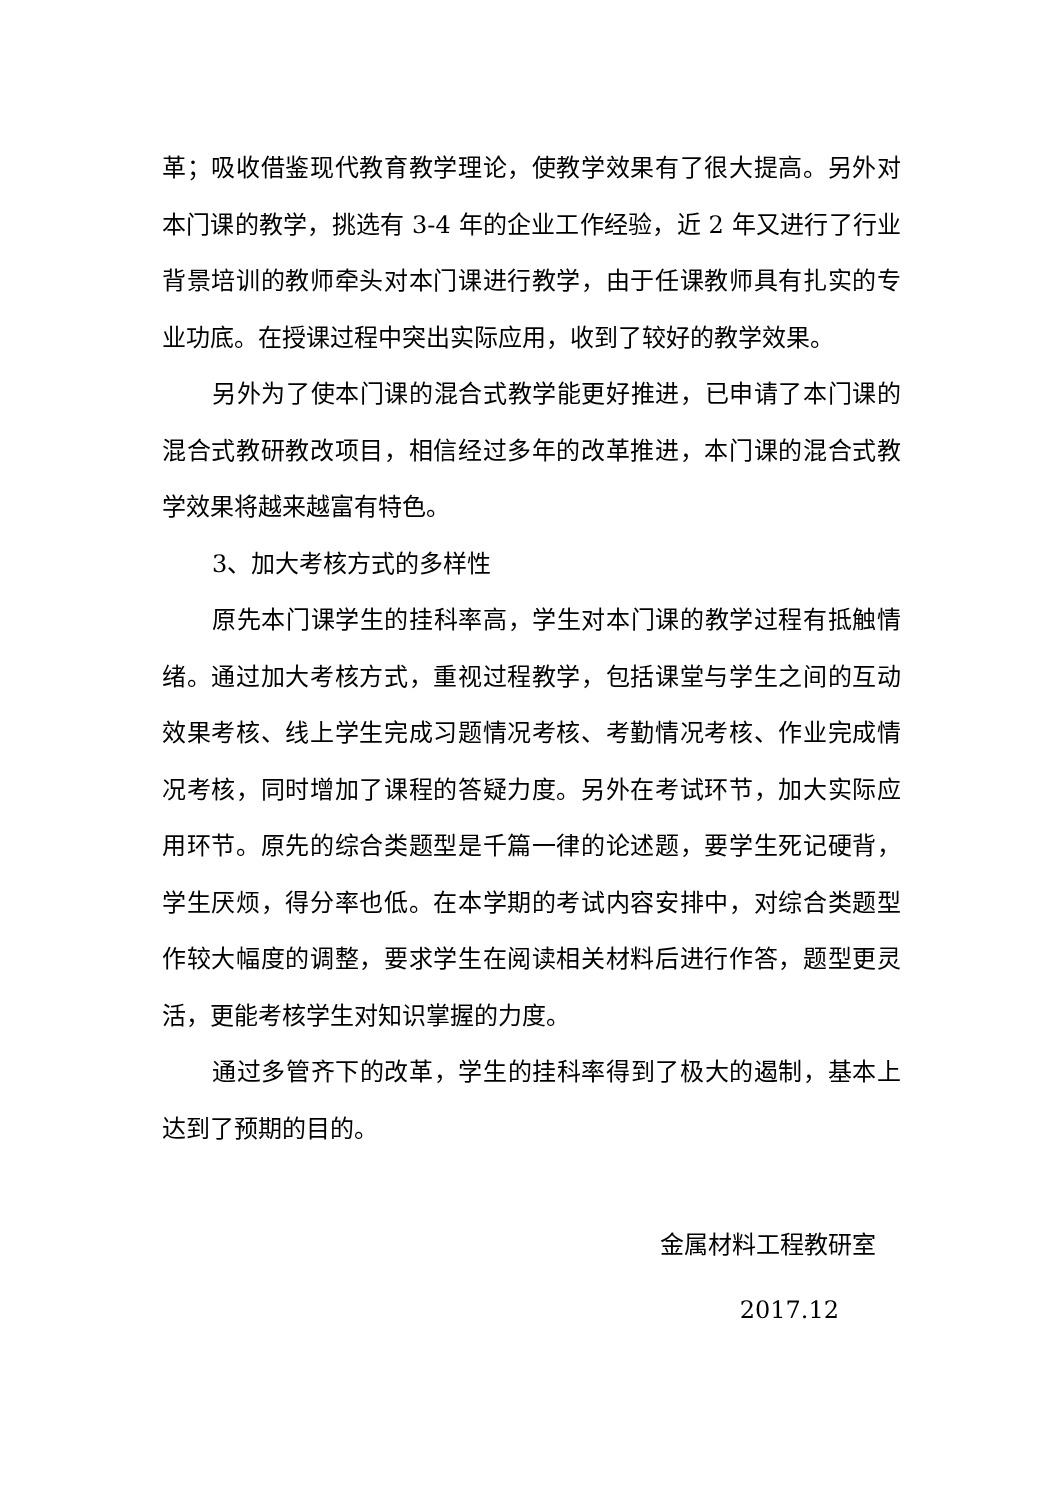革；吸收借鉴现代教育教学理论，使教学效果有了很大提高。另外对本门课的教学，挑选有 3-4 年的企业工作经验，近 2 年又进行了行业背景培训的教师牵头对本门课进行教学，由于任课教师具有扎实的专业功底。在授课过程中突出实际应用，收到了较好的教学效果。
另外为了使本门课的混合式教学能更好推进，已申请了本门课的混合式教研教改项目，相信经过多年的改革推进，本门课的混合式教学效果将越来越富有特色。
3、加大考核方式的多样性
原先本门课学生的挂科率高，学生对本门课的教学过程有抵触情绪。通过加大考核方式，重视过程教学，包括课堂与学生之间的互动效果考核、线上学生完成习题情况考核、考勤情况考核、作业完成情况考核，同时增加了课程的答疑力度。另外在考试环节，加大实际应用环节。原先的综合类题型是千篇一律的论述题，要学生死记硬背，学生厌烦，得分率也低。在本学期的考试内容安排中，对综合类题型作较大幅度的调整，要求学生在阅读相关材料后进行作答，题型更灵活，更能考核学生对知识掌握的力度。
通过多管齐下的改革，学生的挂科率得到了极大的遏制，基本上达到了预期的目的。
金属材料工程教研室
2017.12